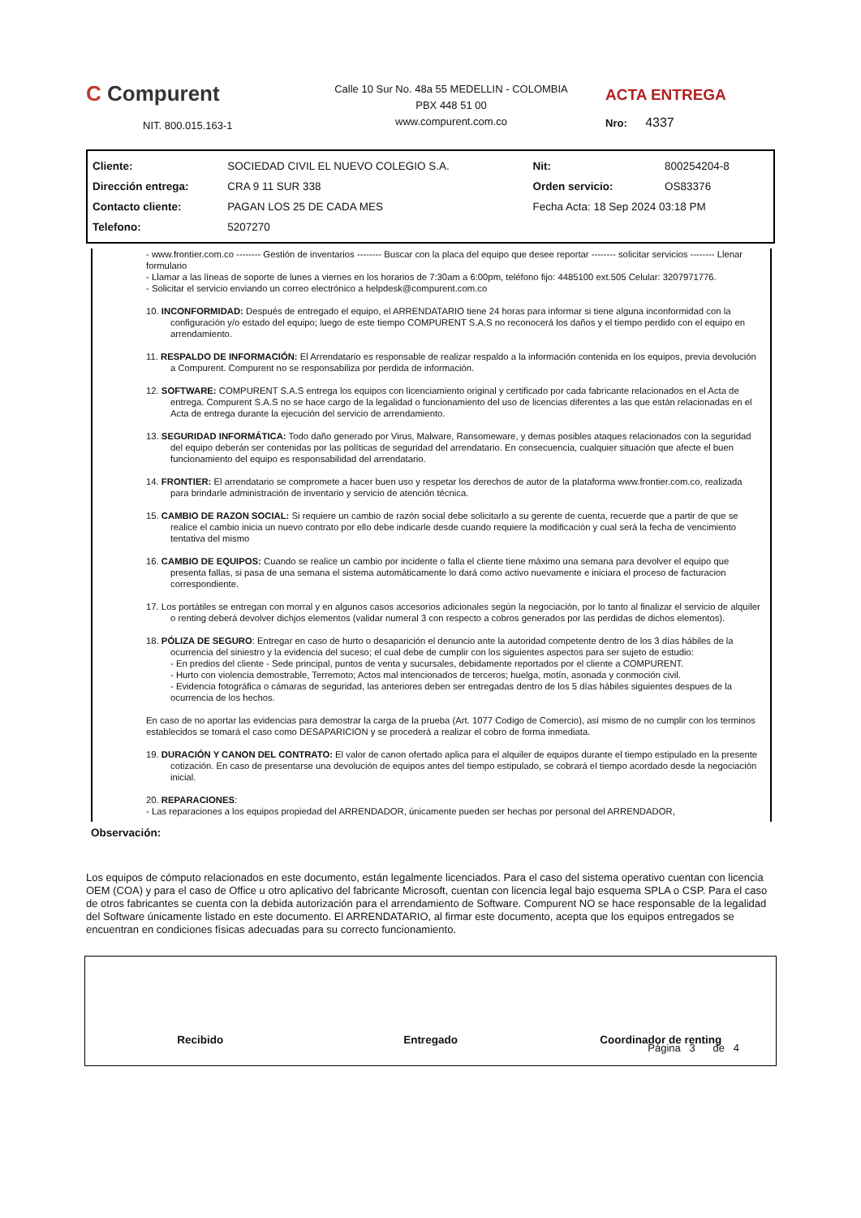C Compurent
NIT. 800.015.163-1
Calle 10 Sur No. 48a 55 MEDELLIN - COLOMBIA
PBX 448 51 00
www.compurent.com.co
ACTA ENTREGA
Nro: 4337
| Cliente: | SOCIEDAD CIVIL EL NUEVO COLEGIO S.A. | Nit: | 800254204-8 |
| Dirección entrega: | CRA 9 11 SUR 338 | Orden servicio: | OS83376 |
| Contacto cliente: | PAGAN LOS 25 DE CADA MES | Fecha Acta: 18 Sep 2024 03:18 PM | |
| Telefono: | 5207270 | | |
- www.frontier.com.co -------- Gestión de inventarios -------- Buscar con la placa del equipo que desee reportar -------- solicitar servicios -------- Llenar formulario
- Llamar a las líneas de soporte de lunes a viernes en los horarios de 7:30am a 6:00pm, teléfono fijo: 4485100 ext.505 Celular: 3207971776.
- Solicitar el servicio enviando un correo electrónico a helpdesk@compurent.com.co
10. INCONFORMIDAD: Después de entregado el equipo, el ARRENDATARIO tiene 24 horas para informar si tiene alguna inconformidad con la configuración y/o estado del equipo; luego de este tiempo COMPURENT S.A.S no reconocerá los daños y el tiempo perdido con el equipo en arrendamiento.
11. RESPALDO DE INFORMACIÓN: El Arrendatario es responsable de realizar respaldo a la información contenida en los equipos, previa devolución a Compurent. Compurent no se responsabiliza por perdida de información.
12. SOFTWARE: COMPURENT S.A.S entrega los equipos con licenciamiento original y certificado por cada fabricante relacionados en el Acta de entrega. Compurent S.A.S no se hace cargo de la legalidad o funcionamiento del uso de licencias diferentes a las que están relacionadas en el Acta de entrega durante la ejecución del servicio de arrendamiento.
13. SEGURIDAD INFORMÁTICA: Todo daño generado por Virus, Malware, Ransomeware, y demas posibles ataques relacionados con la seguridad del equipo deberán ser contenidas por las políticas de seguridad del arrendatario. En consecuencia, cualquier situación que afecte el buen funcionamiento del equipo es responsabilidad del arrendatario.
14. FRONTIER: El arrendatario se compromete a hacer buen uso y respetar los derechos de autor de la plataforma www.frontier.com.co, realizada para brindarle administración de inventario y servicio de atención técnica.
15. CAMBIO DE RAZON SOCIAL: Si requiere un cambio de razón social debe solicitarlo a su gerente de cuenta, recuerde que a partir de que se realice el cambio inicia un nuevo contrato por ello debe indicarle desde cuando requiere la modificación y cual será la fecha de vencimiento tentativa del mismo
16. CAMBIO DE EQUIPOS: Cuando se realice un cambio por incidente o falla el cliente tiene máximo una semana para devolver el equipo que presenta fallas, si pasa de una semana el sistema automáticamente lo dará como activo nuevamente e iniciara el proceso de facturacion correspondiente.
17. Los portátiles se entregan con morral y en algunos casos accesorios adicionales según la negociación, por lo tanto al finalizar el servicio de alquiler o renting deberá devolver dichjos elementos (validar numeral 3 con respecto a cobros generados por las perdidas de dichos elementos).
18. PÓLIZA DE SEGURO: Entregar en caso de hurto o desaparición el denuncio ante la autoridad competente dentro de los 3 días hábiles de la ocurrencia del siniestro y la evidencia del suceso; el cual debe de cumplir con los siguientes aspectos para ser sujeto de estudio:
- En predios del cliente - Sede principal, puntos de venta y sucursales, debidamente reportados por el cliente a COMPURENT.
- Hurto con violencia demostrable, Terremoto; Actos mal intencionados de terceros; huelga, motín, asonada y conmoción civil.
- Evidencia fotográfica o cámaras de seguridad, las anteriores deben ser entregadas dentro de los 5 días hábiles siguientes despues de la ocurrencia de los hechos.
En caso de no aportar las evidencias para demostrar la carga de la prueba (Art. 1077 Codigo de Comercio), así mismo de no cumplir con los terminos establecidos se tomará el caso como DESAPARICION y se procederá a realizar el cobro de forma inmediata.
19. DURACIÓN Y CANON DEL CONTRATO: El valor de canon ofertado aplica para el alquiler de equipos durante el tiempo estipulado en la presente cotización. En caso de presentarse una devolución de equipos antes del tiempo estipulado, se cobrará el tiempo acordado desde la negociación inicial.
20. REPARACIONES:
- Las reparaciones a los equipos propiedad del ARRENDADOR, únicamente pueden ser hechas por personal del ARRENDADOR,
Observación:
Los equipos de cómputo relacionados en este documento, están legalmente licenciados. Para el caso del sistema operativo cuentan con licencia OEM (COA) y para el caso de Office u otro aplicativo del fabricante Microsoft, cuentan con licencia legal bajo esquema SPLA o CSP. Para el caso de otros fabricantes se cuenta con la debida autorización para el arrendamiento de Software. Compurent NO se hace responsable de la legalidad del Software únicamente listado en este documento. El ARRENDATARIO, al firmar este documento, acepta que los equipos entregados se encuentran en condiciones físicas adecuadas para su correcto funcionamiento.
Recibido Entregado Coordinador de renting
Página 3 de 4